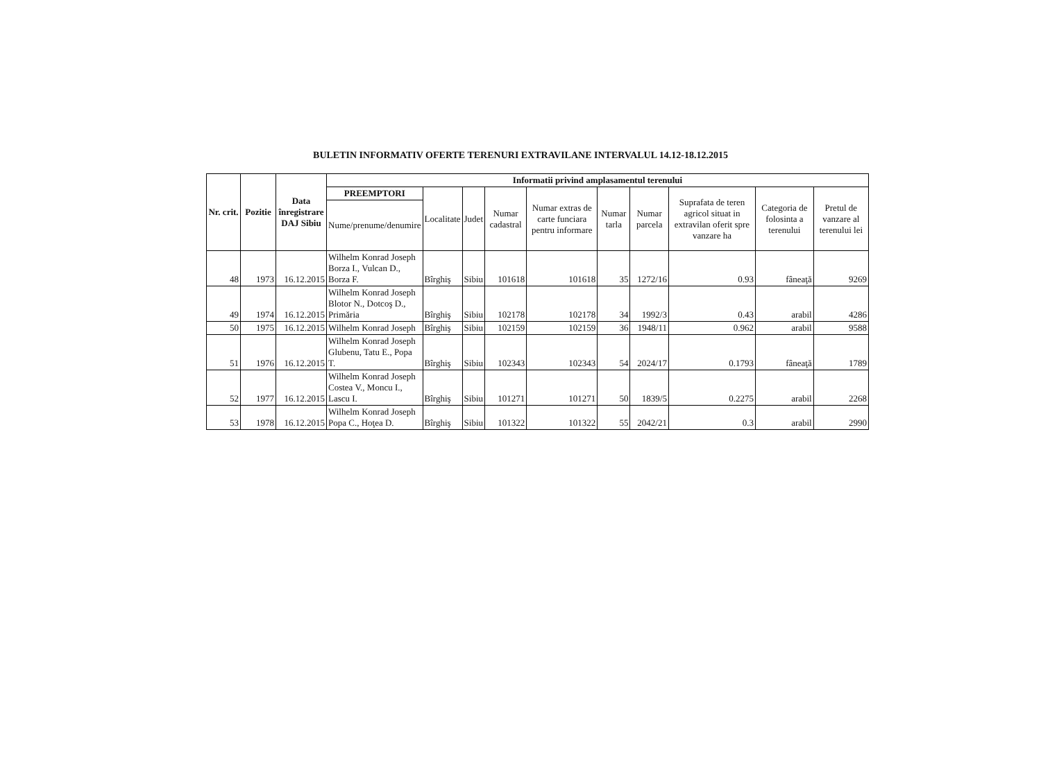BULETIN INFORMATIV OFERTE TERENURI EXTRAVILANE INTERVALUL 14.12-18.12.2015
| Nr. crit. | Pozitie | Data înregistrare DAJ Sibiu | Informatii privind amplasamentul terenului | | | | | | | | | |
| --- | --- | --- | --- | --- | --- | --- | --- | --- | --- | --- | --- | --- |
| | | | PREEMPTORI | Localitate | Judet | Numar cadastral | Numar extras de carte funciara pentru informare | Numar tarla | Numar parcela | Suprafata de teren agricol situat in extravilan oferit spre vanzare ha | Categoria de folosinta a terenului | Pretul de vanzare al terenului lei |
| | | | Nume/prenume/denumire | | | | | | | | | |
| 48 | 1973 | 16.12.2015 | Wilhelm Konrad Joseph Borza I., Vulcan D., Borza F. | Bîrghiş | Sibiu | 101618 | 101618 | 35 | 1272/16 | 0.93 | fâneaţă | 9269 |
| 49 | 1974 | 16.12.2015 | Wilhelm Konrad Joseph Blotor N., Dotcoş D., Primăria | Bîrghiş | Sibiu | 102178 | 102178 | 34 | 1992/3 | 0.43 | arabil | 4286 |
| 50 | 1975 | 16.12.2015 | Wilhelm Konrad Joseph | Bîrghiş | Sibiu | 102159 | 102159 | 36 | 1948/11 | 0.962 | arabil | 9588 |
| 51 | 1976 | 16.12.2015 | Wilhelm Konrad Joseph Glubenu, Tatu E., Popa T. | Bîrghiş | Sibiu | 102343 | 102343 | 54 | 2024/17 | 0.1793 | fâneaţă | 1789 |
| 52 | 1977 | 16.12.2015 | Wilhelm Konrad Joseph Costea V., Moncu I., Lascu I. | Bîrghiş | Sibiu | 101271 | 101271 | 50 | 1839/5 | 0.2275 | arabil | 2268 |
| 53 | 1978 | 16.12.2015 | Wilhelm Konrad Joseph Popa C., Hoţea D. | Bîrghiş | Sibiu | 101322 | 101322 | 55 | 2042/21 | 0.3 | arabil | 2990 |